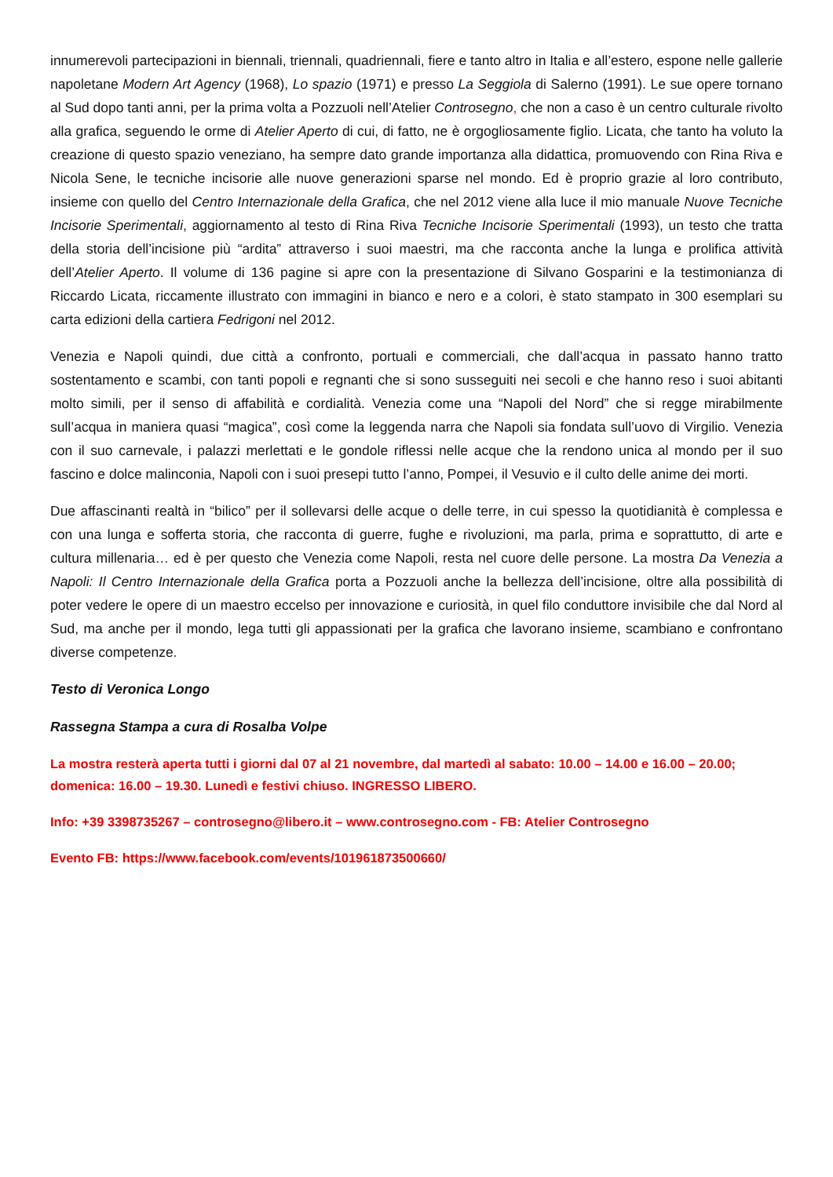innumerevoli partecipazioni in biennali, triennali, quadriennali, fiere e tanto altro in Italia e all’estero, espone nelle gallerie napoletane Modern Art Agency (1968), Lo spazio (1971) e presso La Seggiola di Salerno (1991). Le sue opere tornano al Sud dopo tanti anni, per la prima volta a Pozzuoli nell’Atelier Controsegno, che non a caso è un centro culturale rivolto alla grafica, seguendo le orme di Atelier Aperto di cui, di fatto, ne è orgogliosamente figlio. Licata, che tanto ha voluto la creazione di questo spazio veneziano, ha sempre dato grande importanza alla didattica, promuovendo con Rina Riva e Nicola Sene, le tecniche incisorie alle nuove generazioni sparse nel mondo. Ed è proprio grazie al loro contributo, insieme con quello del Centro Internazionale della Grafica, che nel 2012 viene alla luce il mio manuale Nuove Tecniche Incisorie Sperimentali, aggiornamento al testo di Rina Riva Tecniche Incisorie Sperimentali (1993), un testo che tratta della storia dell’incisione più “ardita” attraverso i suoi maestri, ma che racconta anche la lunga e prolifica attività dell’Atelier Aperto. Il volume di 136 pagine si apre con la presentazione di Silvano Gosparini e la testimonianza di Riccardo Licata, riccamente illustrato con immagini in bianco e nero e a colori, è stato stampato in 300 esemplari su carta edizioni della cartiera Fedrigoni nel 2012.
Venezia e Napoli quindi, due città a confronto, portuali e commerciali, che dall’acqua in passato hanno tratto sostentamento e scambi, con tanti popoli e regnanti che si sono susseguiti nei secoli e che hanno reso i suoi abitanti molto simili, per il senso di affabilità e cordialità. Venezia come una “Napoli del Nord” che si regge mirabilmente sull’acqua in maniera quasi “magica”, così come la leggenda narra che Napoli sia fondata sull’uovo di Virgilio. Venezia con il suo carnevale, i palazzi merlettati e le gondole riflessi nelle acque che la rendono unica al mondo per il suo fascino e dolce malinconia, Napoli con i suoi presepi tutto l’anno, Pompei, il Vesuvio e il culto delle anime dei morti.
Due affascinanti realtà in “bilico” per il sollevarsi delle acque o delle terre, in cui spesso la quotidianità è complessa e con una lunga e sofferta storia, che racconta di guerre, fughe e rivoluzioni, ma parla, prima e soprattutto, di arte e cultura millenaria… ed è per questo che Venezia come Napoli, resta nel cuore delle persone. La mostra Da Venezia a Napoli: Il Centro Internazionale della Grafica porta a Pozzuoli anche la bellezza dell’incisione, oltre alla possibilità di poter vedere le opere di un maestro eccelso per innovazione e curiosità, in quel filo conduttore invisibile che dal Nord al Sud, ma anche per il mondo, lega tutti gli appassionati per la grafica che lavorano insieme, scambiano e confrontano diverse competenze.
Testo di Veronica Longo
Rassegna Stampa a cura di Rosalba Volpe
La mostra resterà aperta tutti i giorni dal 07 al 21 novembre, dal martedì al sabato: 10.00 – 14.00 e 16.00 – 20.00; domenica: 16.00 – 19.30. Lunedì e festivi chiuso. INGRESSO LIBERO.
Info: +39 3398735267 – controsegno@libero.it – www.controsegno.com - FB: Atelier Controsegno
Evento FB: https://www.facebook.com/events/101961873500660/